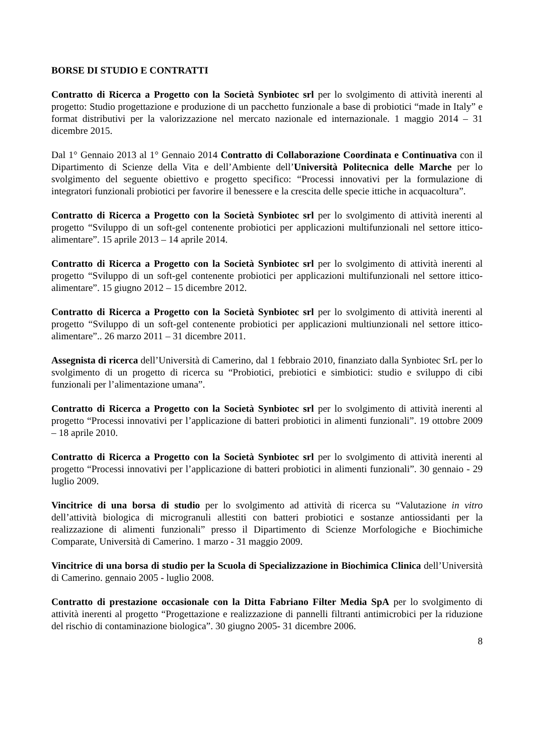BORSE DI STUDIO E CONTRATTI
Contratto di Ricerca a Progetto con la Società Synbiotec srl per lo svolgimento di attività inerenti al progetto: Studio progettazione e produzione di un pacchetto funzionale a base di probiotici “made in Italy” e format distributivi per la valorizzazione nel mercato nazionale ed internazionale. 1 maggio 2014 – 31 dicembre 2015.
Dal 1° Gennaio 2013 al 1° Gennaio 2014 Contratto di Collaborazione Coordinata e Continuativa con il Dipartimento di Scienze della Vita e dell’Ambiente dell’Università Politecnica delle Marche per lo svolgimento del seguente obiettivo e progetto specifico: “Processi innovativi per la formulazione di integratori funzionali probiotici per favorire il benessere e la crescita delle specie ittiche in acquacoltura”.
Contratto di Ricerca a Progetto con la Società Synbiotec srl per lo svolgimento di attività inerenti al progetto “Sviluppo di un soft-gel contenente probiotici per applicazioni multifunzionali nel settore ittico-alimentare”. 15 aprile 2013 – 14 aprile 2014.
Contratto di Ricerca a Progetto con la Società Synbiotec srl per lo svolgimento di attività inerenti al progetto “Sviluppo di un soft-gel contenente probiotici per applicazioni multifunzionali nel settore ittico-alimentare”. 15 giugno 2012 – 15 dicembre 2012.
Contratto di Ricerca a Progetto con la Società Synbiotec srl per lo svolgimento di attività inerenti al progetto “Sviluppo di un soft-gel contenente probiotici per applicazioni multiunzionali nel settore ittico-alimentare”.. 26 marzo 2011 – 31 dicembre 2011.
Assegnista di ricerca dell’Università di Camerino, dal 1 febbraio 2010, finanziato dalla Synbiotec SrL per lo svolgimento di un progetto di ricerca su “Probiotici, prebiotici e simbiotici: studio e sviluppo di cibi funzionali per l’alimentazione umana”.
Contratto di Ricerca a Progetto con la Società Synbiotec srl per lo svolgimento di attività inerenti al progetto “Processi innovativi per l’applicazione di batteri probiotici in alimenti funzionali”. 19 ottobre 2009 – 18 aprile 2010.
Contratto di Ricerca a Progetto con la Società Synbiotec srl per lo svolgimento di attività inerenti al progetto “Processi innovativi per l’applicazione di batteri probiotici in alimenti funzionali”. 30 gennaio - 29 luglio 2009.
Vincitrice di una borsa di studio per lo svolgimento ad attività di ricerca su “Valutazione in vitro dell’attività biologica di microgranuli allestiti con batteri probiotici e sostanze antiossidanti per la realizzazione di alimenti funzionali” presso il Dipartimento di Scienze Morfologiche e Biochimiche Comparate, Università di Camerino. 1 marzo - 31 maggio 2009.
Vincitrice di una borsa di studio per la Scuola di Specializzazione in Biochimica Clinica dell’Università di Camerino. gennaio 2005 - luglio 2008.
Contratto di prestazione occasionale con la Ditta Fabriano Filter Media SpA per lo svolgimento di attività inerenti al progetto “Progettazione e realizzazione di pannelli filtranti antimicrobici per la riduzione del rischio di contaminazione biologica”. 30 giugno 2005- 31 dicembre 2006.
8